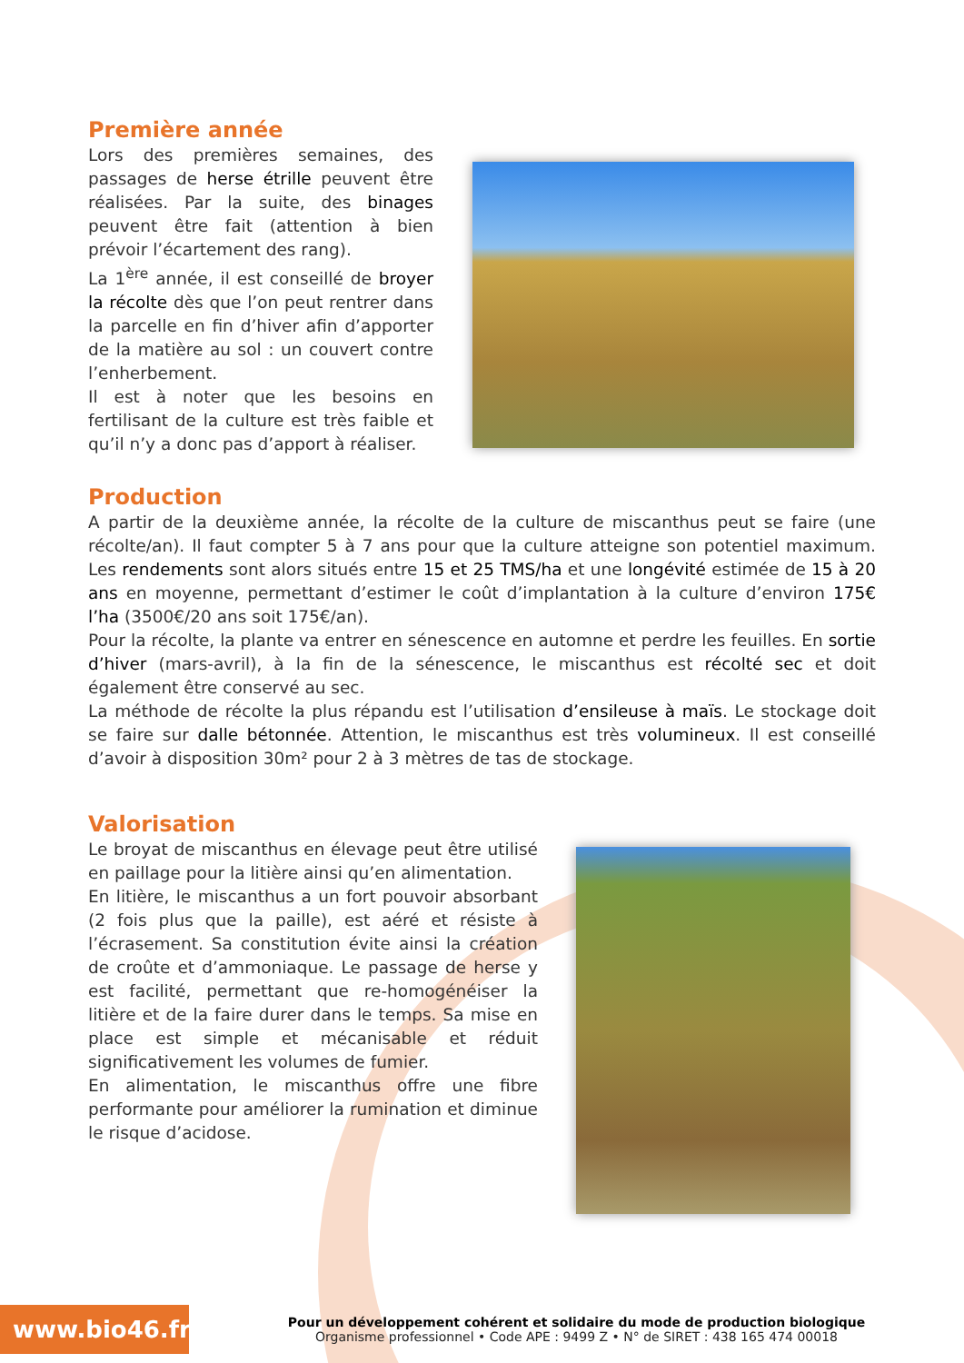Première année
Lors des premières semaines, des passages de herse étrille peuvent être réalisées. Par la suite, des binages peuvent être fait (attention à bien prévoir l’écartement des rang).
La 1<sup>ère</sup> année, il est conseillé de broyer la récolte dès que l’on peut rentrer dans la parcelle en fin d’hiver afin d’apporter de la matière au sol : un couvert contre l’enherbement.
Il est à noter que les besoins en fertilisant de la culture est très faible et qu’il n’y a donc pas d’apport à réaliser.
Production
A partir de la deuxième année, la récolte de la culture de miscanthus peut se faire (une récolte/an). Il faut compter 5 à 7 ans pour que la culture atteigne son potentiel maximum. Les rendements sont alors situés entre 15 et 25 TMS/ha et une longévité estimée de 15 à 20 ans en moyenne, permettant d’estimer le coût d’implantation à la culture d’environ 175€ l’ha (3500€/20 ans soit 175€/an).
Pour la récolte, la plante va entrer en sénescence en automne et perdre les feuilles. En sortie d’hiver (mars-avril), à la fin de la sénescence, le miscanthus est récolté sec et doit également être conservé au sec.
La méthode de récolte la plus répandu est l’utilisation d’ensileuse à maïs. Le stockage doit se faire sur dalle bétonnée. Attention, le miscanthus est très volumineux. Il est conseillé d’avoir à disposition 30m² pour 2 à 3 mètres de tas de stockage.
Valorisation
Le broyat de miscanthus en élevage peut être utilisé en paillage pour la litière ainsi qu’en alimentation.
En litière, le miscanthus a un fort pouvoir absorbant (2 fois plus que la paille), est aéré et résiste à l’écrasement. Sa constitution évite ainsi la création de croûte et d’ammoniaque. Le passage de herse y est facilité, permettant que re-homogénéiser la litière et de la faire durer dans le temps. Sa mise en place est simple et mécanisable et réduit significativement les volumes de fumier.
En alimentation, le miscanthus offre une fibre performante pour améliorer la rumination et diminue le risque d’acidose.
www.bio46.fr
Pour un développement cohérent et solidaire du mode de production biologique
Organisme professionnel • Code APE : 9499 Z • N° de SIRET : 438 165 474 00018